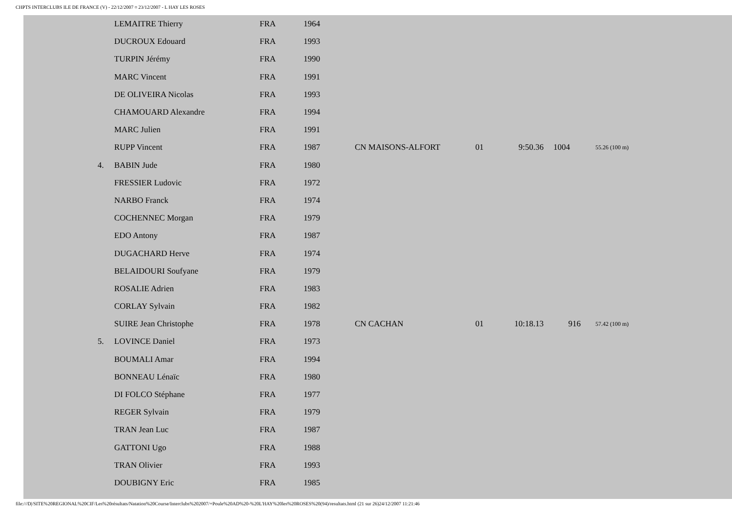CHPTS INTERCLUBS ILE DE FRANCE (V) - 22/12/2007 ¤ 23/12/2007 - L HAY LES ROSES
| | LEMAITRE Thierry | FRA | 1964 | | | | | |
| | DUCROUX Edouard | FRA | 1993 | | | | | |
| | TURPIN Jérémy | FRA | 1990 | | | | | |
| | MARC Vincent | FRA | 1991 | | | | | |
| | DE OLIVEIRA Nicolas | FRA | 1993 | | | | | |
| | CHAMOUARD Alexandre | FRA | 1994 | | | | | |
| | MARC Julien | FRA | 1991 | | | | | |
| | RUPP Vincent | FRA | 1987 | CN MAISONS-ALFORT | 01 | 9:50.36 | 1004 | 55.26 (100 m) |
| 4. | BABIN Jude | FRA | 1980 | | | | | |
| | FRESSIER Ludovic | FRA | 1972 | | | | | |
| | NARBO Franck | FRA | 1974 | | | | | |
| | COCHENNEC Morgan | FRA | 1979 | | | | | |
| | EDO Antony | FRA | 1987 | | | | | |
| | DUGACHARD Herve | FRA | 1974 | | | | | |
| | BELAIDOURI Soufyane | FRA | 1979 | | | | | |
| | ROSALIE Adrien | FRA | 1983 | | | | | |
| | CORLAY Sylvain | FRA | 1982 | | | | | |
| | SUIRE Jean Christophe | FRA | 1978 | CN CACHAN | 01 | 10:18.13 | 916 | 57.42 (100 m) |
| 5. | LOVINCE Daniel | FRA | 1973 | | | | | |
| | BOUMALI Amar | FRA | 1994 | | | | | |
| | BONNEAU Lénaïc | FRA | 1980 | | | | | |
| | DI FOLCO Stéphane | FRA | 1977 | | | | | |
| | REGER Sylvain | FRA | 1979 | | | | | |
| | TRAN Jean Luc | FRA | 1987 | | | | | |
| | GATTONI Ugo | FRA | 1988 | | | | | |
| | TRAN Olivier | FRA | 1993 | | | | | |
| | DOUBIGNY Eric | FRA | 1985 | | | | | |
file:///D|/SITE%20REGIONAL%20CIF/Les%20résultats/Natation%20Course/Interclubs%202007/+Poule%20AD%20-%20L'HAY%20les%20ROSES%20(94)/resultats.html (21 sur 26)24/12/2007 11:21:46